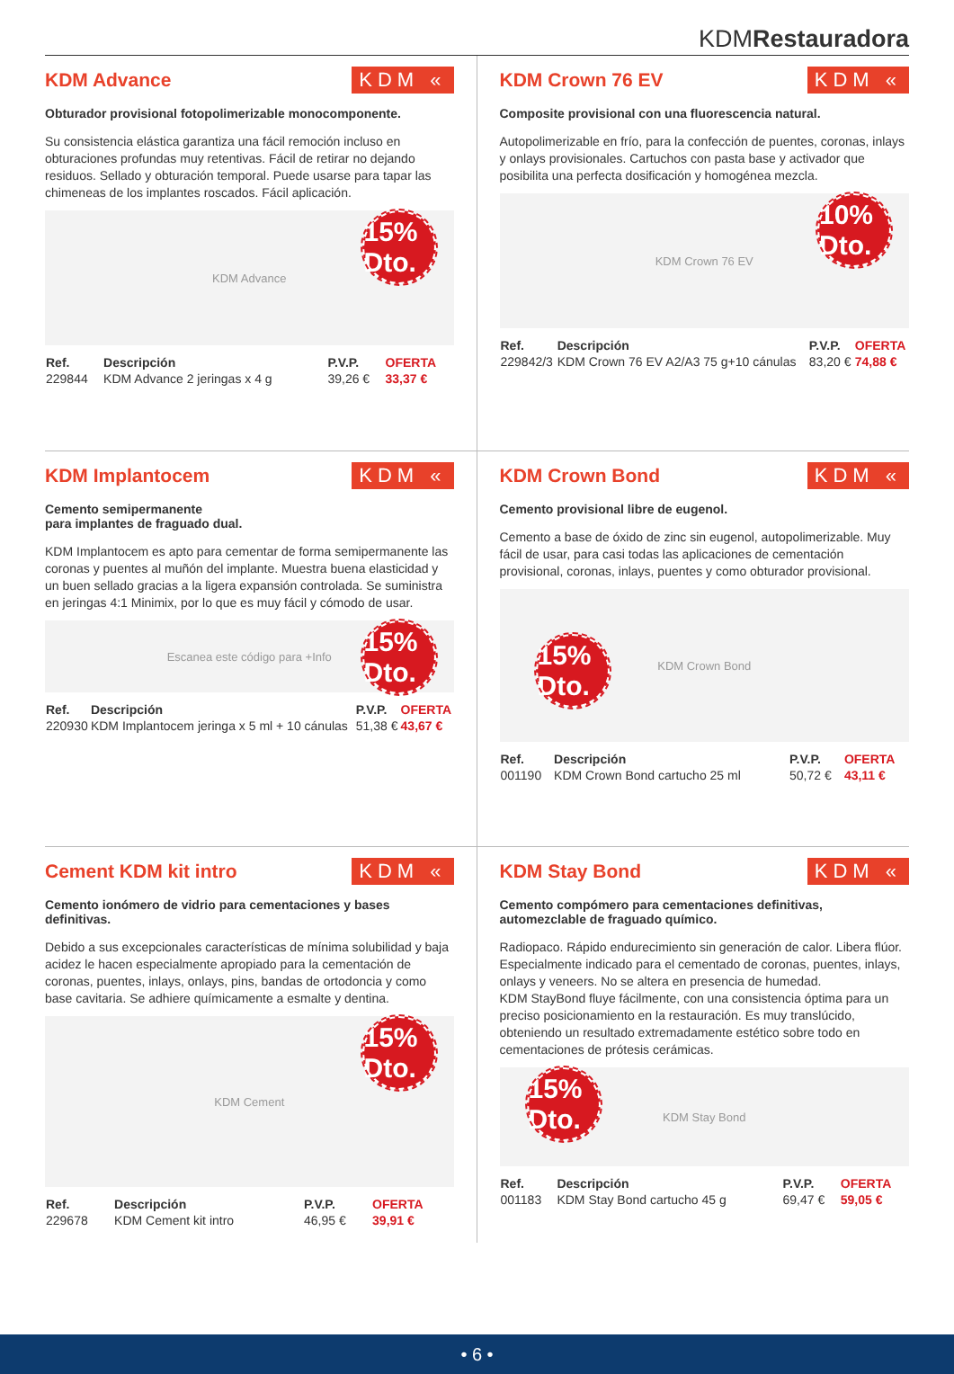KDMRestauradora
KDM Advance KDM «
Obturador provisional fotopolimerizable monocomponente.
Su consistencia elástica garantiza una fácil remoción incluso en obturaciones profundas muy retentivas. Fácil de retirar no dejando residuos. Sellado y obturación temporal. Puede usarse para tapar las chimeneas de los implantes roscados. Fácil aplicación.
KDM Advance
15% Dto.
| Ref. | Descripción | P.V.P. | OFERTA |
| --- | --- | --- | --- |
| 229844 | KDM Advance 2 jeringas x 4 g | 39,26 € | 33,37 € |
KDM Crown 76 EV KDM «
Composite provisional con una fluorescencia natural.
Autopolimerizable en frío, para la confección de puentes, coronas, inlays y onlays provisionales. Cartuchos con pasta base y activador que posibilita una perfecta dosificación y homogénea mezcla.
KDM Crown 76 EV
10% Dto.
| Ref. | Descripción | P.V.P. | OFERTA |
| --- | --- | --- | --- |
| 229842/3 | KDM Crown 76 EV A2/A3 75 g+10 cánulas | 83,20 € | 74,88 € |
KDM Implantocem KDM «
Cemento semipermanente
para implantes de fraguado dual.
KDM Implantocem es apto para cementar de forma semipermanente las coronas y puentes al muñón del implante. Muestra buena elasticidad y un buen sellado gracias a la ligera expansión controlada. Se suministra en jeringas 4:1 Minimix, por lo que es muy fácil y cómodo de usar.
Escanea este código para +Info
15% Dto.
| Ref. | Descripción | P.V.P. | OFERTA |
| --- | --- | --- | --- |
| 220930 | KDM Implantocem jeringa x 5 ml + 10 cánulas | 51,38 € | 43,67 € |
KDM Crown Bond KDM «
Cemento provisional libre de eugenol.
Cemento a base de óxido de zinc sin eugenol, autopolimerizable. Muy fácil de usar, para casi todas las aplicaciones de cementación provisional, coronas, inlays, puentes y como obturador provisional.
KDM Crown Bond
15% Dto.
| Ref. | Descripción | P.V.P. | OFERTA |
| --- | --- | --- | --- |
| 001190 | KDM Crown Bond cartucho 25 ml | 50,72 € | 43,11 € |
Cement KDM kit intro KDM «
Cemento ionómero de vidrio para cementaciones y bases definitivas.
Debido a sus excepcionales características de mínima solubilidad y baja acidez le hacen especialmente apropiado para la cementación de coronas, puentes, inlays, onlays, pins, bandas de ortodoncia y como base cavitaria. Se adhiere químicamente a esmalte y dentina.
KDM Cement
15% Dto.
| Ref. | Descripción | P.V.P. | OFERTA |
| --- | --- | --- | --- |
| 229678 | KDM Cement kit intro | 46,95 € | 39,91 € |
KDM Stay Bond KDM «
Cemento compómero para cementaciones definitivas, automezclable de fraguado químico.
Radiopaco. Rápido endurecimiento sin generación de calor. Libera flúor. Especialmente indicado para el cementado de coronas, puentes, inlays, onlays y veneers. No se altera en presencia de humedad.
KDM StayBond fluye fácilmente, con una consistencia óptima para un preciso posicionamiento en la restauración. Es muy translúcido, obteniendo un resultado extremadamente estético sobre todo en cementaciones de prótesis cerámicas.
KDM Stay Bond
15% Dto.
| Ref. | Descripción | P.V.P. | OFERTA |
| --- | --- | --- | --- |
| 001183 | KDM Stay Bond cartucho 45 g | 69,47 € | 59,05 € |
• 6 •